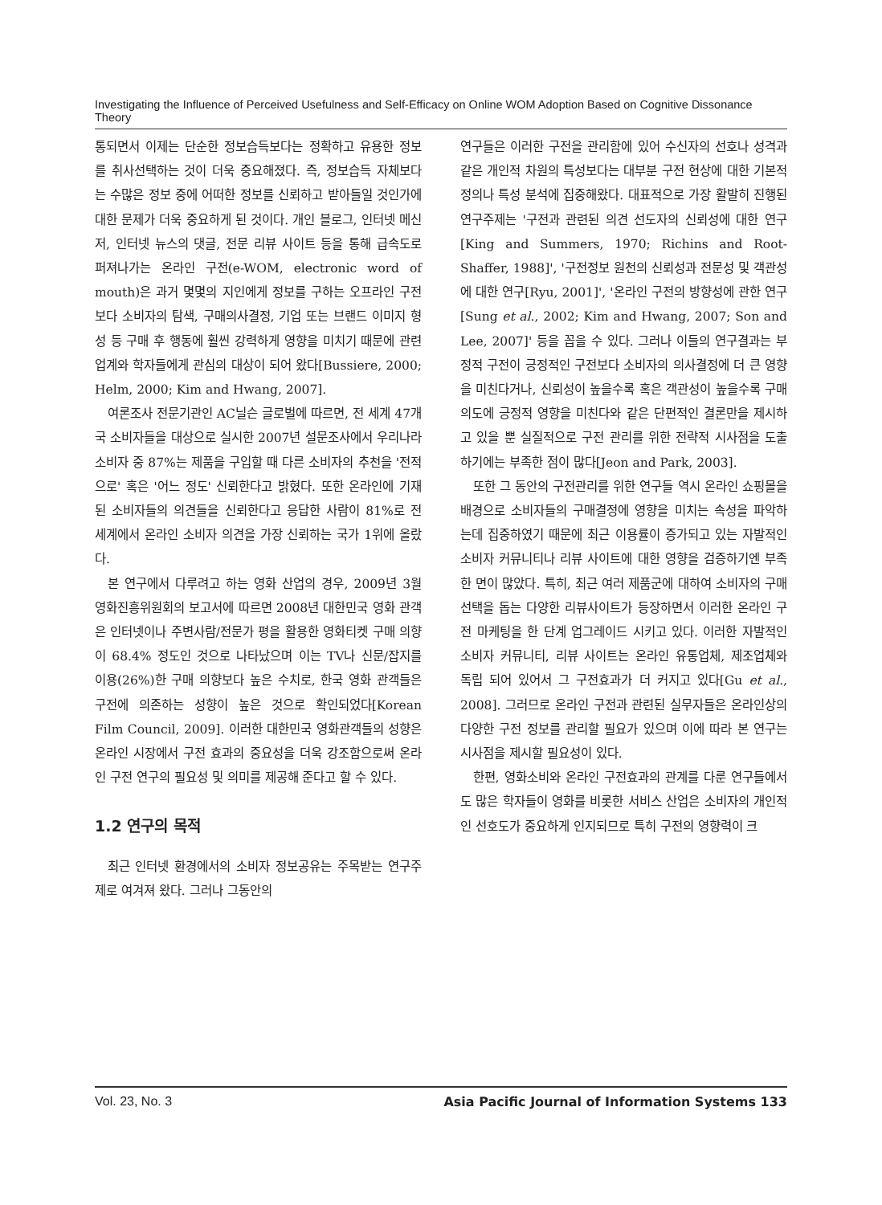Investigating the Influence of Perceived Usefulness and Self-Efficacy on Online WOM Adoption Based on Cognitive Dissonance Theory
통되면서 이제는 단순한 정보습득보다는 정확하고 유용한 정보를 취사선택하는 것이 더욱 중요해졌다. 즉, 정보습득 자체보다는 수많은 정보 중에 어떠한 정보를 신뢰하고 받아들일 것인가에 대한 문제가 더욱 중요하게 된 것이다. 개인 블로그, 인터넷 메신저, 인터넷 뉴스의 댓글, 전문 리뷰 사이트 등을 통해 급속도로 퍼져나가는 온라인 구전(e-WOM, electronic word of mouth)은 과거 몇몇의 지인에게 정보를 구하는 오프라인 구전보다 소비자의 탐색, 구매의사결정, 기업 또는 브랜드 이미지 형성 등 구매 후 행동에 훨씬 강력하게 영향을 미치기 때문에 관련 업계와 학자들에게 관심의 대상이 되어 왔다[Bussiere, 2000; Helm, 2000; Kim and Hwang, 2007].
여론조사 전문기관인 AC닐슨 글로벌에 따르면, 전 세계 47개국 소비자들을 대상으로 실시한 2007년 설문조사에서 우리나라 소비자 중 87%는 제품을 구입할 때 다른 소비자의 추천을 '전적으로' 혹은 '어느 정도' 신뢰한다고 밝혔다. 또한 온라인에 기재된 소비자들의 의견들을 신뢰한다고 응답한 사람이 81%로 전 세계에서 온라인 소비자 의견을 가장 신뢰하는 국가 1위에 올랐다.
본 연구에서 다루려고 하는 영화 산업의 경우, 2009년 3월 영화진흥위원회의 보고서에 따르면 2008년 대한민국 영화 관객은 인터넷이나 주변사람/전문가 평을 활용한 영화티켓 구매 의향이 68.4% 정도인 것으로 나타났으며 이는 TV나 신문/잡지를 이용(26%)한 구매 의향보다 높은 수치로, 한국 영화 관객들은 구전에 의존하는 성향이 높은 것으로 확인되었다[Korean Film Council, 2009]. 이러한 대한민국 영화관객들의 성향은 온라인 시장에서 구전 효과의 중요성을 더욱 강조함으로써 온라인 구전 연구의 필요성 및 의미를 제공해 준다고 할 수 있다.
1.2 연구의 목적
최근 인터넷 환경에서의 소비자 정보공유는 주목받는 연구주제로 여겨져 왔다. 그러나 그동안의
연구들은 이러한 구전을 관리함에 있어 수신자의 선호나 성격과 같은 개인적 차원의 특성보다는 대부분 구전 현상에 대한 기본적 정의나 특성 분석에 집중해왔다. 대표적으로 가장 활발히 진행된 연구주제는 '구전과 관련된 의견 선도자의 신뢰성에 대한 연구[King and Summers, 1970; Richins and Root-Shaffer, 1988]', '구전정보 원천의 신뢰성과 전문성 및 객관성에 대한 연구[Ryu, 2001]', '온라인 구전의 방향성에 관한 연구[Sung et al., 2002; Kim and Hwang, 2007; Son and Lee, 2007]' 등을 꼽을 수 있다. 그러나 이들의 연구결과는 부정적 구전이 긍정적인 구전보다 소비자의 의사결정에 더 큰 영향을 미친다거나, 신뢰성이 높을수록 혹은 객관성이 높을수록 구매의도에 긍정적 영향을 미친다와 같은 단편적인 결론만을 제시하고 있을 뿐 실질적으로 구전 관리를 위한 전략적 시사점을 도출하기에는 부족한 점이 많다[Jeon and Park, 2003].
또한 그 동안의 구전관리를 위한 연구들 역시 온라인 쇼핑몰을 배경으로 소비자들의 구매결정에 영향을 미치는 속성을 파악하는데 집중하였기 때문에 최근 이용률이 증가되고 있는 자발적인 소비자 커뮤니티나 리뷰 사이트에 대한 영향을 검증하기엔 부족한 면이 많았다. 특히, 최근 여러 제품군에 대하여 소비자의 구매선택을 돕는 다양한 리뷰사이트가 등장하면서 이러한 온라인 구전 마케팅을 한 단계 업그레이드 시키고 있다. 이러한 자발적인 소비자 커뮤니티, 리뷰 사이트는 온라인 유통업체, 제조업체와 독립 되어 있어서 그 구전효과가 더 커지고 있다[Gu et al., 2008]. 그러므로 온라인 구전과 관련된 실무자들은 온라인상의 다양한 구전 정보를 관리할 필요가 있으며 이에 따라 본 연구는 시사점을 제시할 필요성이 있다.
한편, 영화소비와 온라인 구전효과의 관계를 다룬 연구들에서도 많은 학자들이 영화를 비롯한 서비스 산업은 소비자의 개인적인 선호도가 중요하게 인지되므로 특히 구전의 영향력이 크
Vol. 23, No. 3 Asia Pacific Journal of Information Systems 133